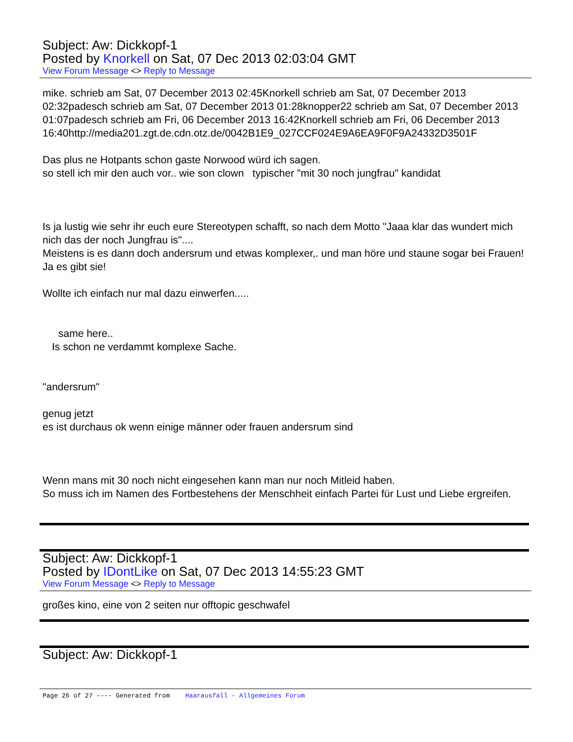Subject: Aw: Dickkopf-1
Posted by Knorkell on Sat, 07 Dec 2013 02:03:04 GMT
View Forum Message <> Reply to Message
mike. schrieb am Sat, 07 December 2013 02:45Knorkell schrieb am Sat, 07 December 2013 02:32padesch schrieb am Sat, 07 December 2013 01:28knopper22 schrieb am Sat, 07 December 2013 01:07padesch schrieb am Fri, 06 December 2013 16:42Knorkell schrieb am Fri, 06 December 2013
16:40http://media201.zgt.de.cdn.otz.de/0042B1E9_027CCF024E9A6EA9F0F9A24332D3501F
Das plus ne Hotpants schon gaste Norwood würd ich sagen.
so stell ich mir den auch vor.. wie son clown typischer "mit 30 noch jungfrau" kandidat
Is ja lustig wie sehr ihr euch eure Stereotypen schafft, so nach dem Motto "Jaaa klar das wundert mich nich das der noch Jungfrau is"....
Meistens is es dann doch andersrum und etwas komplexer,. und man höre und staune sogar bei Frauen! Ja es gibt sie!
Wollte ich einfach nur mal dazu einwerfen.....
same here..
Is schon ne verdammt komplexe Sache.
"andersrum"
genug jetzt
es ist durchaus ok wenn einige männer oder frauen andersrum sind
Wenn mans mit 30 noch nicht eingesehen kann man nur noch Mitleid haben.
So muss ich im Namen des Fortbestehens der Menschheit einfach Partei für Lust und Liebe ergreifen.
Subject: Aw: Dickkopf-1
Posted by IDontLike on Sat, 07 Dec 2013 14:55:23 GMT
View Forum Message <> Reply to Message
großes kino, eine von 2 seiten nur offtopic geschwafel
Subject: Aw: Dickkopf-1
Page 26 of 27 ---- Generated from Haarausfall - Allgemeines Forum